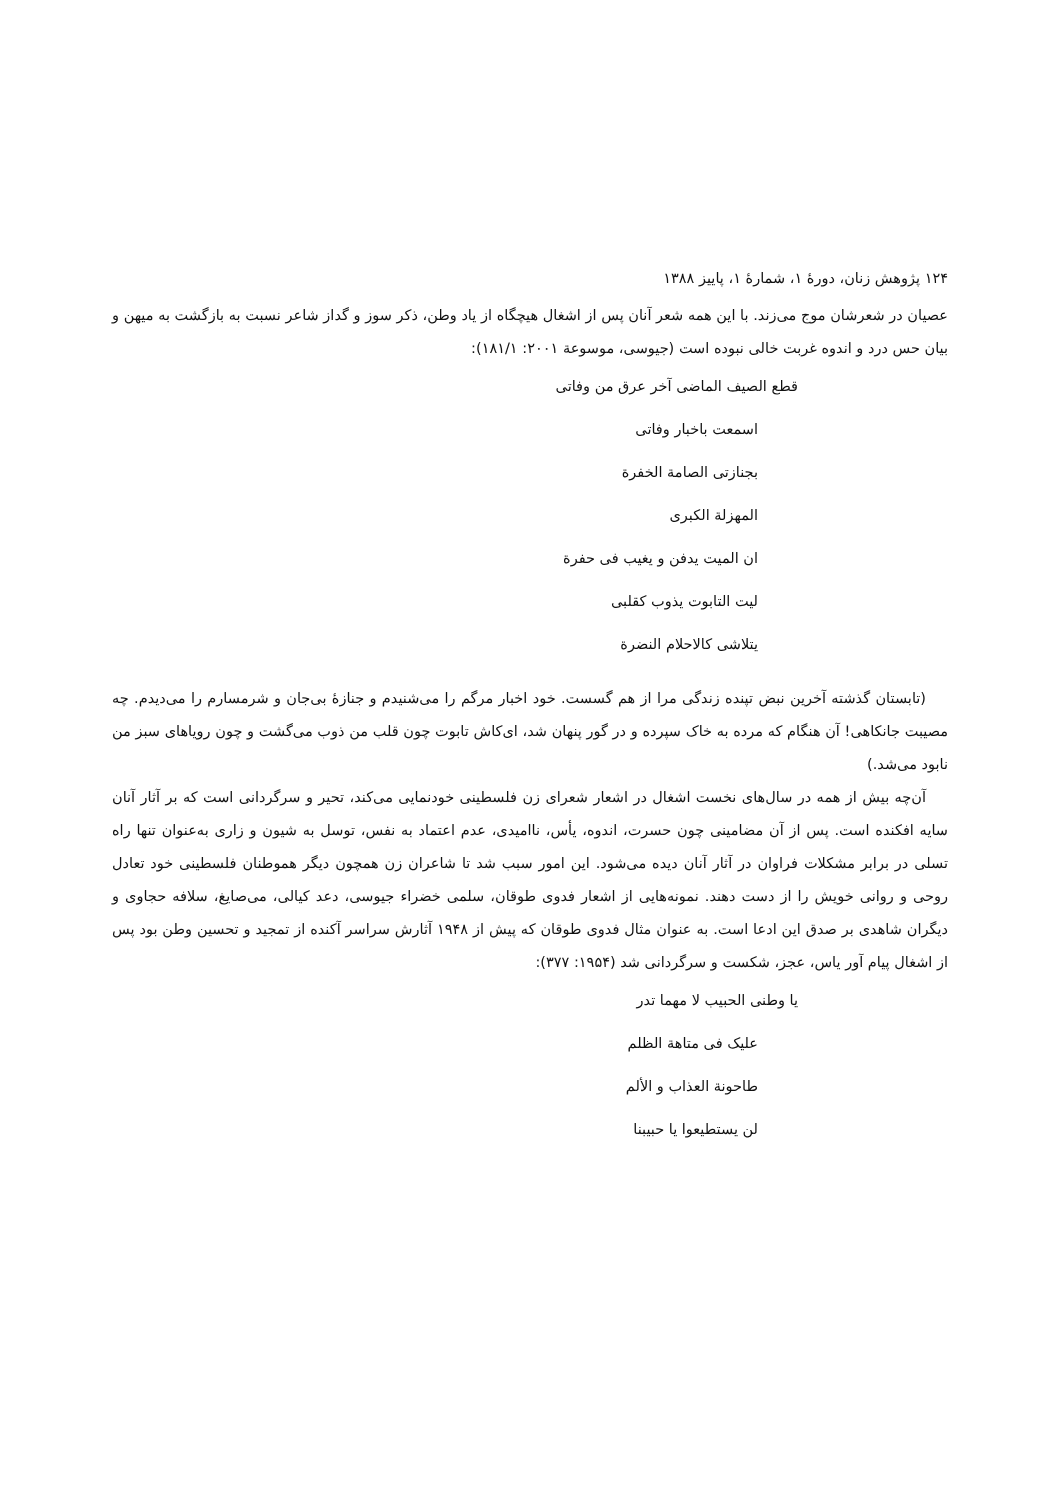۱۲۴ پژوهش زنان، دورهٔ ۱، شمارهٔ ۱، پاییز ۱۳۸۸
عصیان در شعرشان موج می‌زند. با این همه شعر آنان پس از اشغال هیچگاه از یاد وطن، ذکر سوز و گداز شاعر نسبت به بازگشت به میهن و بیان حس درد و اندوه غربت خالی نبوده است (جیوسی، موسوعة ۲۰۰۱: ۱۸۱/۱):
قطع الصیف الماضی آخر عرق من وفاتی
اسمعت باخبار وفاتی
بجنازتی الصامة الخفرة
المهزلة الکبری
ان المیت یدفن و یغیب فی حفرة
لیت التابوت یذوب کقلبی
یتلاشی کالاحلام النضرة
(تابستان گذشته آخرین نبض تپنده زندگی مرا از هم گسست. خود اخبار مرگم را می‌شنیدم و جنازهٔ بی‌جان و شرمسارم را می‌دیدم. چه مصیبت جانکاهی! آن هنگام که مرده به خاک سپرده و در گور پنهان شد، ای‌کاش تابوت چون قلب من ذوب می‌گشت و چون رویاهای سبز من نابود می‌شد.)
آن‌چه بیش از همه در سال‌های نخست اشغال در اشعار شعرای زن فلسطینی خودنمایی می‌کند، تحیر و سرگردانی است که بر آثار آنان سایه افکنده است. پس از آن مضامینی چون حسرت، اندوه، یأس، ناامیدی، عدم اعتماد به نفس، توسل به شیون و زاری به‌عنوان تنها راه تسلی در برابر مشکلات فراوان در آثار آنان دیده می‌شود. این امور سبب شد تا شاعران زن همچون دیگر هموطنان فلسطینی خود تعادل روحی و روانی خویش را از دست دهند. نمونه‌هایی از اشعار فدوی طوقان، سلمی خضراء جیوسی، دعد کیالی، می‌صایغ، سلافه حجاوی و دیگران شاهدی بر صدق این ادعا است. به عنوان مثال فدوی طوقان که پیش از ۱۹۴۸ آثارش سراسر آکنده از تمجید و تحسین وطن بود پس از اشغال پیام آور یاس، عجز، شکست و سرگردانی شد (۱۹۵۴: ۳۷۷):
یا وطنی الحبیب لا مهما تدر
علیک فی متاهة الظلم
طاحونة العذاب و الألم
لن یستطیعوا یا حبیبنا